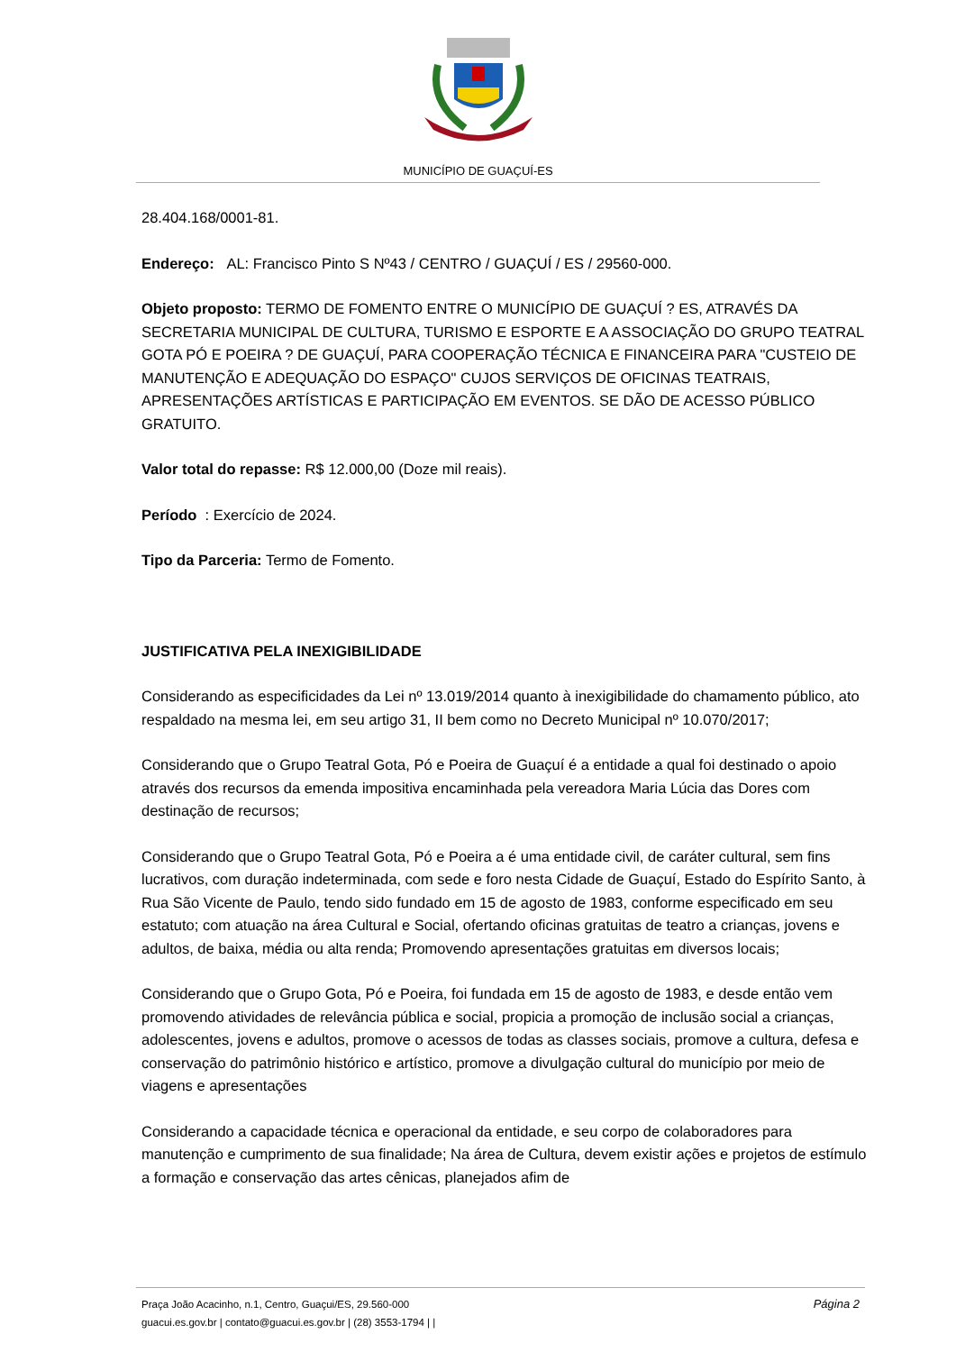MUNICÍPIO DE GUAÇUÍ-ES
28.404.168/0001-81.
Endereço: AL: Francisco Pinto S Nº43 / CENTRO / GUAÇUÍ / ES / 29560-000.
Objeto proposto: TERMO DE FOMENTO ENTRE O MUNICÍPIO DE GUAÇUÍ ? ES, ATRAVÉS DA SECRETARIA MUNICIPAL DE CULTURA, TURISMO E ESPORTE E A ASSOCIAÇÃO DO GRUPO TEATRAL GOTA PÓ E POEIRA ? DE GUAÇUÍ, PARA COOPERAÇÃO TÉCNICA E FINANCEIRA PARA "CUSTEIO DE MANUTENÇÃO E ADEQUAÇÃO DO ESPAÇO" CUJOS SERVIÇOS DE OFICINAS TEATRAIS, APRESENTAÇÕES ARTÍSTICAS E PARTICIPAÇÃO EM EVENTOS. SE DÃO DE ACESSO PÚBLICO GRATUITO.
Valor total do repasse: R$ 12.000,00 (Doze mil reais).
Período : Exercício de 2024.
Tipo da Parceria: Termo de Fomento.
JUSTIFICATIVA PELA INEXIGIBILIDADE
Considerando as especificidades da Lei nº 13.019/2014 quanto à inexigibilidade do chamamento público, ato respaldado na mesma lei, em seu artigo 31, II bem como no Decreto Municipal nº 10.070/2017;
Considerando que o Grupo Teatral Gota, Pó e Poeira de Guaçuí é a entidade a qual foi destinado o apoio através dos recursos da emenda impositiva encaminhada pela vereadora Maria Lúcia das Dores com destinação de recursos;
Considerando que o Grupo Teatral Gota, Pó e Poeira a é uma entidade civil, de caráter cultural, sem fins lucrativos, com duração indeterminada, com sede e foro nesta Cidade de Guaçuí, Estado do Espírito Santo, à Rua São Vicente de Paulo, tendo sido fundado em 15 de agosto de 1983, conforme especificado em seu estatuto; com atuação na área Cultural e Social, ofertando oficinas gratuitas de teatro a crianças, jovens e adultos, de baixa, média ou alta renda; Promovendo apresentações gratuitas em diversos locais;
Considerando que o Grupo Gota, Pó e Poeira, foi fundada em 15 de agosto de 1983, e desde então vem promovendo atividades de relevância pública e social, propicia a promoção de inclusão social a crianças, adolescentes, jovens e adultos, promove o acessos de todas as classes sociais, promove a cultura, defesa e conservação do patrimônio histórico e artístico, promove a divulgação cultural do município por meio de viagens e apresentações
Considerando a capacidade técnica e operacional da entidade, e seu corpo de colaboradores para manutenção e cumprimento de sua finalidade; Na área de Cultura, devem existir ações e projetos de estímulo a formação e conservação das artes cênicas, planejados afim de
Página 2
Praça João Acacinho, n.1, Centro, Guaçui/ES, 29.560-000
guacui.es.gov.br | contato@guacui.es.gov.br | (28) 3553-1794 | |